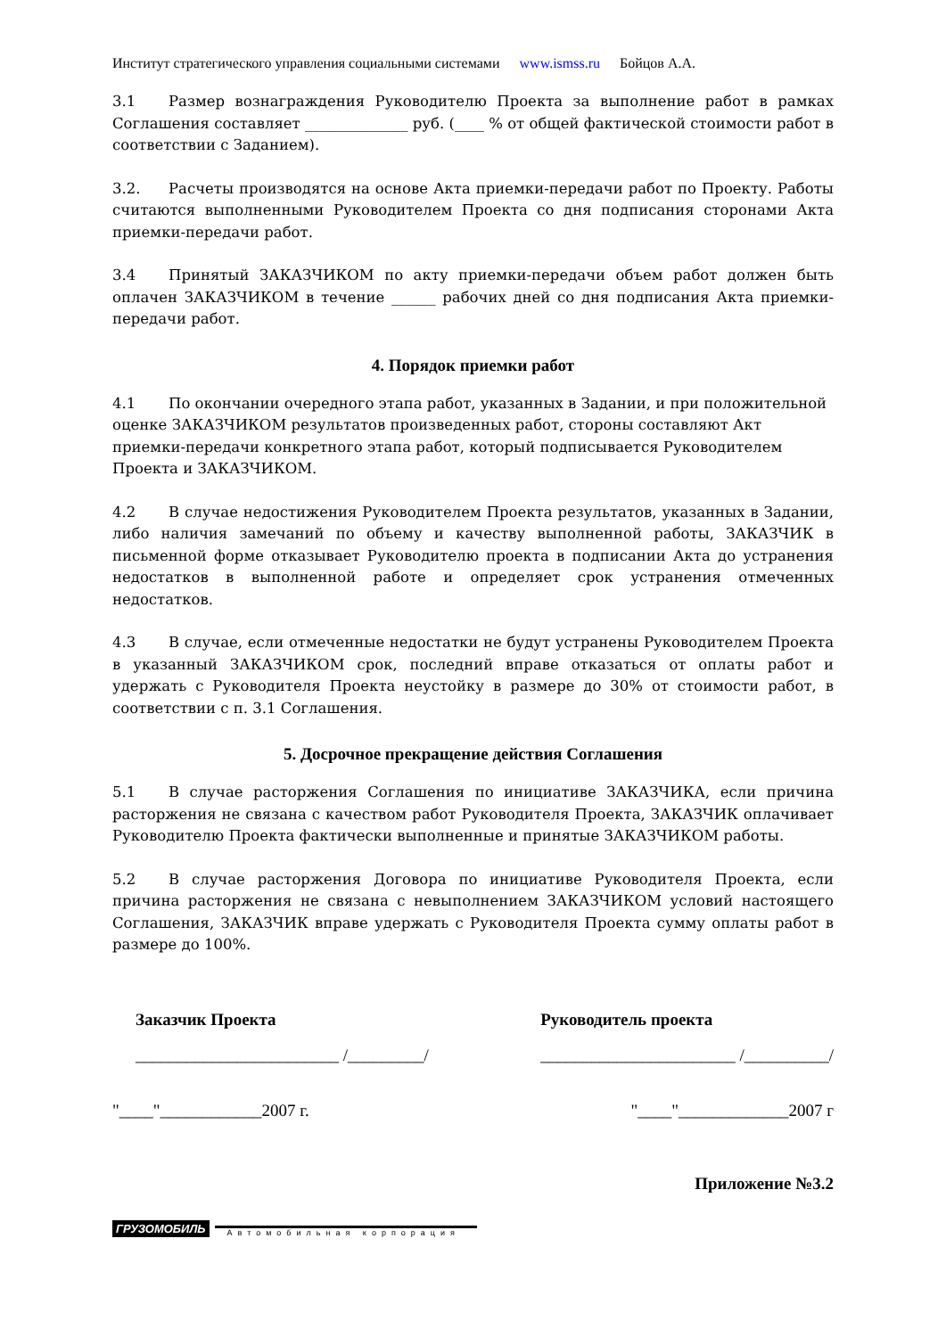Институт стратегического управления социальными системами www.ismss.ru Бойцов А.А.
3.1 Размер вознаграждения Руководителю Проекта за выполнение работ в рамках Соглашения составляет ______________ руб. (____ % от общей фактической стоимости работ в соответствии с Заданием).
3.2. Расчеты производятся на основе Акта приемки-передачи работ по Проекту. Работы считаются выполненными Руководителем Проекта со дня подписания сторонами Акта приемки-передачи работ.
3.4 Принятый ЗАКАЗЧИКОМ по акту приемки-передачи объем работ должен быть оплачен ЗАКАЗЧИКОМ в течение ______ рабочих дней со дня подписания Акта приемки-передачи работ.
4. Порядок приемки работ
4.1 По окончании очередного этапа работ, указанных в Задании, и при положительной оценке ЗАКАЗЧИКОМ результатов произведенных работ, стороны составляют Акт приемки-передачи конкретного этапа работ, который подписывается Руководителем Проекта и ЗАКАЗЧИКОМ.
4.2 В случае недостижения Руководителем Проекта результатов, указанных в Задании, либо наличия замечаний по объему и качеству выполненной работы, ЗАКАЗЧИК в письменной форме отказывает Руководителю проекта в подписании Акта до устранения недостатков в выполненной работе и определяет срок устранения отмеченных недостатков.
4.3 В случае, если отмеченные недостатки не будут устранены Руководителем Проекта в указанный ЗАКАЗЧИКОМ срок, последний вправе отказаться от оплаты работ и удержать с Руководителя Проекта неустойку в размере до 30% от стоимости работ, в соответствии с п. 3.1 Соглашения.
5. Досрочное прекращение действия Соглашения
5.1 В случае расторжения Соглашения по инициативе ЗАКАЗЧИКА, если причина расторжения не связана с качеством работ Руководителя Проекта, ЗАКАЗЧИК оплачивает Руководителю Проекта фактически выполненные и принятые ЗАКАЗЧИКОМ работы.
5.2 В случае расторжения Договора по инициативе Руководителя Проекта, если причина расторжения не связана с невыполнением ЗАКАЗЧИКОМ условий настоящего Соглашения, ЗАКАЗЧИК вправе удержать с Руководителя Проекта сумму оплаты работ в размере до 100%.
Заказчик Проекта
________________________ /_________/
Руководитель проекта
_______________________ /__________/
"____"____________2007 г. "____"_____________2007 г
Приложение №3.2
ГРУЗОМОБИЛЬ Автомобильная корпорация